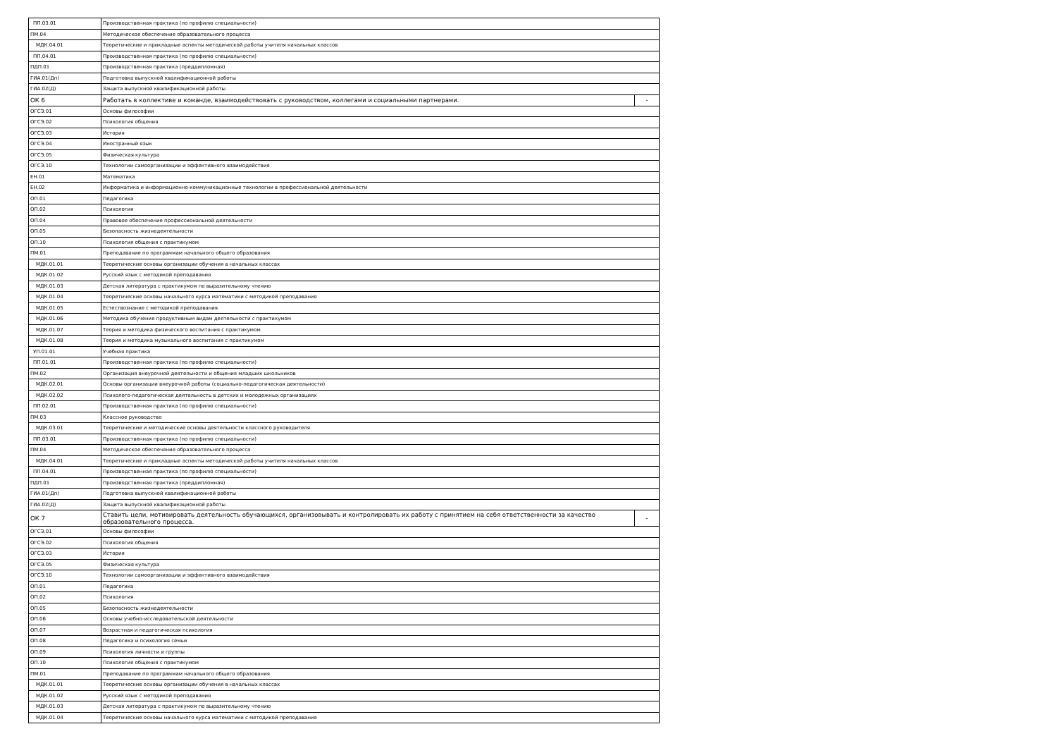| ПП.03.01 | Производственная практика (по профилю специальности) | |
| ПМ.04 | Методическое обеспечение образовательного процесса | |
| МДК.04.01 | Теоретические и прикладные аспекты методической работы учителя начальных классов | |
| ПП.04.01 | Производственная практика (по профилю специальности) | |
| ПДП.01 | Производственная практика (преддипломная) | |
| ГИА.01(Дп) | Подготовка выпускной квалификационной работы | |
| ГИА.02(Д) | Защита выпускной квалификационной работы | |
| ОК 6 | Работать в коллективе и команде, взаимодействовать с руководством, коллегами и социальными партнерами. | - |
| ОГСЭ.01 | Основы философии | |
| ОГСЭ.02 | Психология общения | |
| ОГСЭ.03 | История | |
| ОГСЭ.04 | Иностранный язык | |
| ОГСЭ.05 | Физическая культура | |
| ОГСЭ.10 | Технологии самоорганизации и эффективного взаимодействия | |
| ЕН.01 | Математика | |
| ЕН.02 | Информатика и информационно-коммуникационные технологии в профессиональной деятельности | |
| ОП.01 | Педагогика | |
| ОП.02 | Психология | |
| ОП.04 | Правовое обеспечение профессиональной деятельности | |
| ОП.05 | Безопасность жизнедеятельности | |
| ОП.10 | Психология общения с практикумом | |
| ПМ.01 | Преподавание по программам начального общего образования | |
| МДК.01.01 | Теоретические основы организации обучения в начальных классах | |
| МДК.01.02 | Русский язык с методикой преподавания | |
| МДК.01.03 | Детская литература с практикумом по выразительному чтению | |
| МДК.01.04 | Теоретические основы начального курса математики с методикой преподавания | |
| МДК.01.05 | Естествознание с методикой преподавания | |
| МДК.01.06 | Методика обучения продуктивным видам деятельности с практикумом | |
| МДК.01.07 | Теория и методика физического воспитания с практикумом | |
| МДК.01.08 | Теория и методика музыкального воспитания с практикумом | |
| УП.01.01 | Учебная практика | |
| ПП.01.01 | Производственная практика (по профилю специальности) | |
| ПМ.02 | Организация внеурочной деятельности и общения младших школьников | |
| МДК.02.01 | Основы организации внеурочной работы (социально-педагогическая деятельности) | |
| МДК.02.02 | Психолого-педагогическая деятельность в детских и молодежных организациях | |
| ПП.02.01 | Производственная практика (по профилю специальности) | |
| ПМ.03 | Классное руководство | |
| МДК.03.01 | Теоретические и методические основы деятельности классного руководителя | |
| ПП.03.01 | Производственная практика (по профилю специальности) | |
| ПМ.04 | Методическое обеспечение образовательного процесса | |
| МДК.04.01 | Теоретические и прикладные аспекты методической работы учителя начальных классов | |
| ПП.04.01 | Производственная практика (по профилю специальности) | |
| ПДП.01 | Производственная практика (преддипломная) | |
| ГИА.01(Дп) | Подготовка выпускной квалификационной работы | |
| ГИА.02(Д) | Защита выпускной квалификационной работы | |
| ОК 7 | Ставить цели, мотивировать деятельность обучающихся, организовывать и контролировать их работу с принятием на себя ответственности за качество образовательного процесса. | - |
| ОГСЭ.01 | Основы философии | |
| ОГСЭ.02 | Психология общения | |
| ОГСЭ.03 | История | |
| ОГСЭ.05 | Физическая культура | |
| ОГСЭ.10 | Технологии самоорганизации и эффективного взаимодействия | |
| ОП.01 | Педагогика | |
| ОП.02 | Психология | |
| ОП.05 | Безопасность жизнедеятельности | |
| ОП.06 | Основы учебно-исследовательской деятельности | |
| ОП.07 | Возрастная и педагогическая психология | |
| ОП.08 | Педагогика и психология семьи | |
| ОП.09 | Психология личности и группы | |
| ОП.10 | Психология общения с практикумом | |
| ПМ.01 | Преподавание по программам начального общего образования | |
| МДК.01.01 | Теоретические основы организации обучения в начальных классах | |
| МДК.01.02 | Русский язык с методикой преподавания | |
| МДК.01.03 | Детская литература с практикумом по выразительному чтению | |
| МДК.01.04 | Теоретические основы начального курса математики с методикой преподавания | |